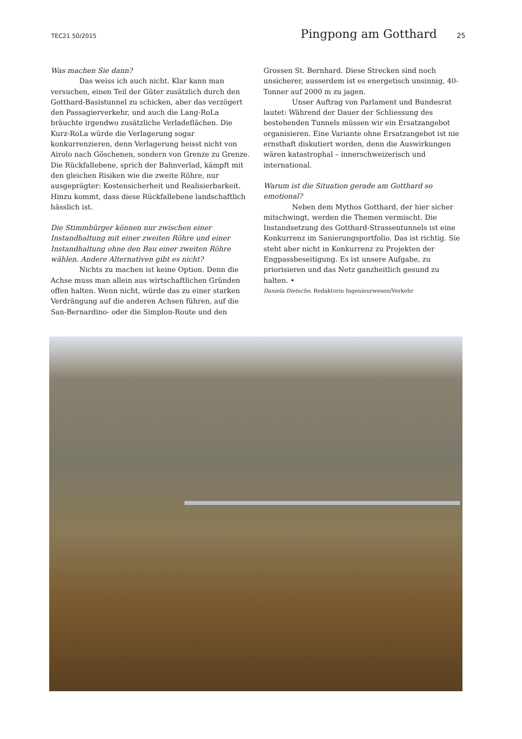TEC21 50/2015 Pingpong am Gotthard 25
Was machen Sie dann?
Das weiss ich auch nicht. Klar kann man versuchen, einen Teil der Güter zusätzlich durch den Gotthard-Basistunnel zu schicken, aber das verzögert den Passagierverkehr, und auch die Lang-RoLa bräuchte irgendwo zusätzliche Verladeflächen. Die Kurz-RoLa würde die Verlagerung sogar konkurrenzieren, denn Verlagerung heisst nicht von Airolo nach Göschenen, sondern von Grenze zu Grenze. Die Rückfallebene, sprich der Bahnverlad, kämpft mit den gleichen Risiken wie die zweite Röhre, nur ausgeprägter: Kostensicherheit und Realisierbarkeit. Hinzu kommt, dass diese Rückfallebene landschaftlich hässlich ist.
Die Stimmbürger können nur zwischen einer Instandhaltung mit einer zweiten Röhre und einer Instandhaltung ohne den Bau einer zweiten Röhre wählen. Andere Alternativen gibt es nicht?
Nichts zu machen ist keine Option. Denn die Achse muss man allein aus wirtschaftlichen Gründen offen halten. Wenn nicht, würde das zu einer starken Verdrängung auf die anderen Achsen führen, auf die San-Bernardino- oder die Simplon-Route und den
Grossen St. Bernhard. Diese Strecken sind noch unsicherer, ausserdem ist es energetisch unsinnig, 40-Tonner auf 2000 m zu jagen.
Unser Auftrag von Parlament und Bundesrat lautet: Während der Dauer der Schliessung des bestehenden Tunnels müssen wir ein Ersatzangebot organisieren. Eine Variante ohne Ersatzangebot ist nie ernsthaft diskutiert worden, denn die Auswirkungen wären katastrophal – innerschweizerisch und international.
Warum ist die Situation gerade am Gotthard so emotional?
Neben dem Mythos Gotthard, der hier sicher mitschwingt, werden die Themen vermischt. Die Instandsetzung des Gotthard-Strassentunnels ist eine Konkurrenz im Sanierungsportfolio. Das ist richtig. Sie steht aber nicht in Konkurrenz zu Projekten der Engpassbeseitigung. Es ist unsere Aufgabe, zu priorisieren und das Netz ganzheitlich gesund zu halten. •
Daniela Dietsche, Redaktorin Ingenieurwesen/Verkehr